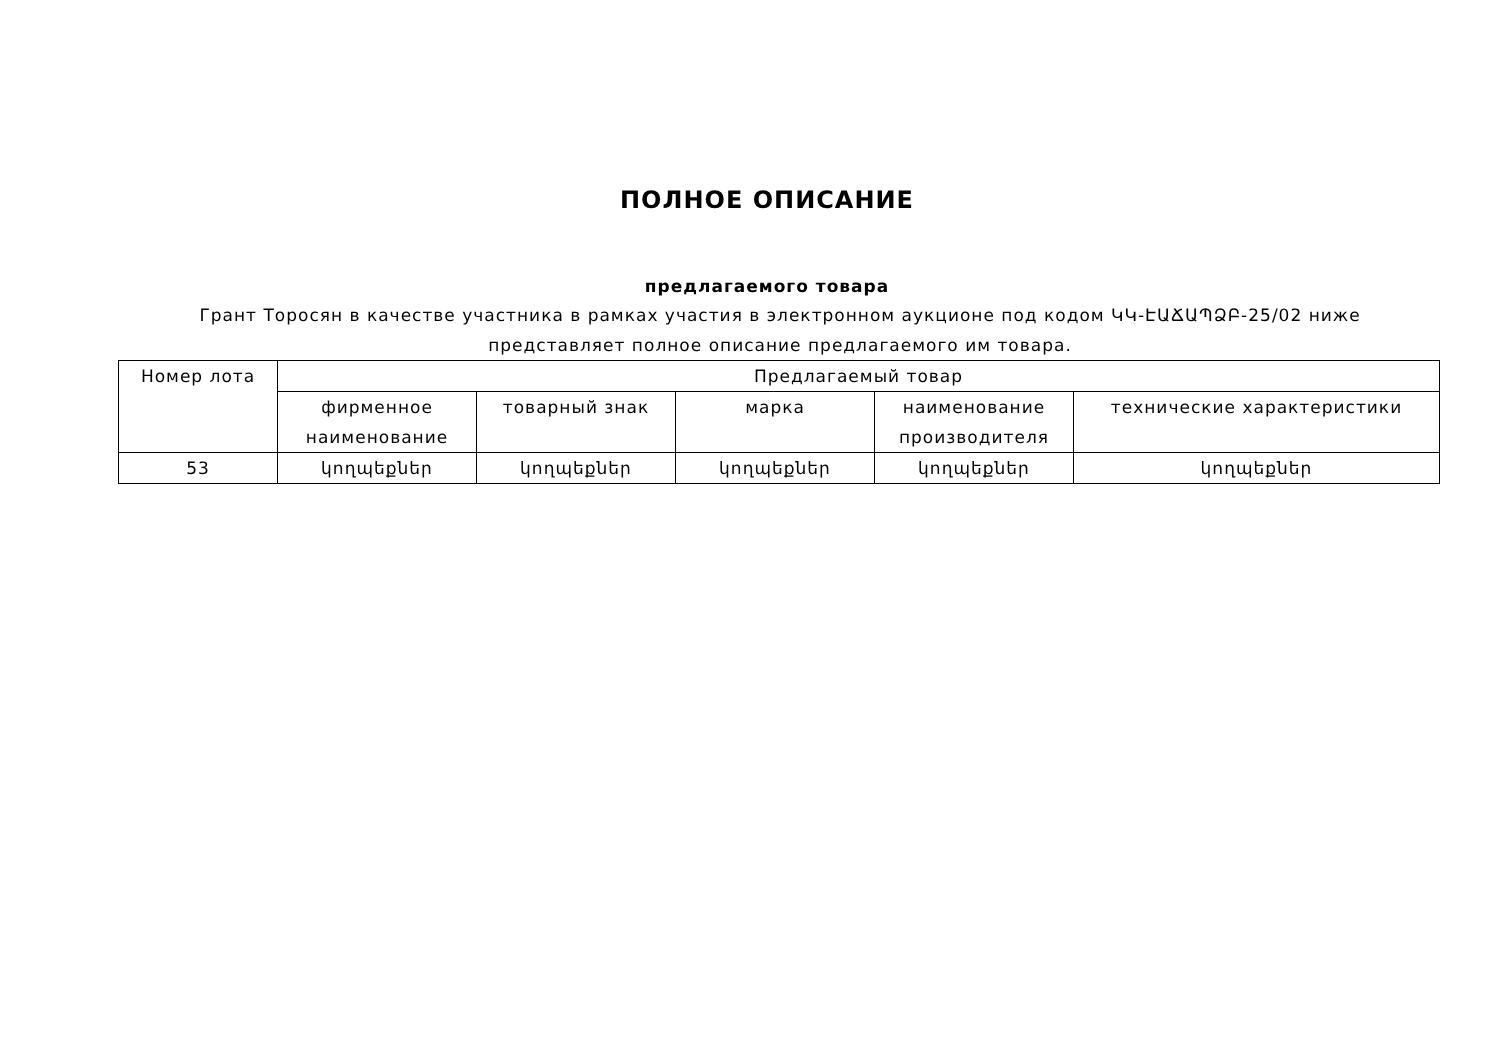ПОЛНОЕ ОПИСАНИЕ
предлагаемого товара
Грант Торосян в качестве участника в рамках участия в электронном аукционе под кодом ԿԿ-ԷԱՃԱՊՁԲ-25/02 ниже представляет полное описание предлагаемого им товара.
| Номер лота | Предлагаемый товар | | | | |
| --- | --- | --- | --- | --- | --- |
| | фирменное наименование | товарный знак | марка | наименование производителя | технические характеристики |
| 53 | կողպեքներ | կողպեքներ | կողպեքներ | կողպեքներ | կողպեքներ |